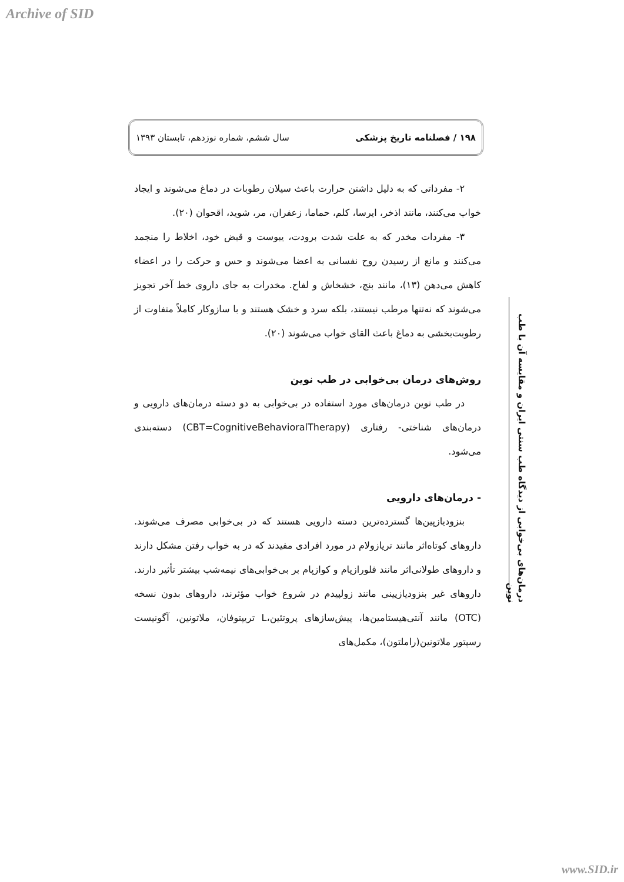Archive of SID
۱۹۸ / فصلنامه تاریخ پزشکی سال ششم، شماره نوزدهم، تابستان ۱۳۹۳
۲- مفرداتی که به دلیل داشتن حرارت باعث سیلان رطوبات در دماغ می‌شوند و ایجاد خواب می‌کنند، مانند اذخر، ایرسا، کلم، حماما، زعفران، مر، شوید، اقحوان (۲۰).
۳- مفردات مخدر که به علت شدت برودت، یبوست و قبض خود، اخلاط را منجمد می‌کنند و مانع از رسیدن روح نفسانی به اعضا می‌شوند و حس و حرکت را در اعضاء کاهش می‌دهن (۱۳)، مانند بنج، خشخاش و لفاح. مخدرات به جای داروی خط آخر تجویز می‌شوند که نه‌تنها مرطب نیستند، بلکه سرد و خشک هستند و با سازوکار کاملاً متفاوت از رطوبت‌بخشی به دماغ باعث القای خواب می‌شوند (۲۰).
روش‌های درمان بی‌خوابی در طب نوین
در طب نوین درمان‌های مورد استفاده در بی‌خوابی به دو دسته درمان‌های دارویی و درمان‌های شناختی- رفتاری (CBT=CognitiveBehavioralTherapy) دسته‌بندی می‌شود.
- درمان‌های دارویی
بنزودیازپین‌ها گسترده‌ترین دسته دارویی هستند که در بی‌خوابی مصرف می‌شوند. داروهای کوتاه‌اثر مانند تریازولام در مورد افرادی مفیدند که در به خواب رفتن مشکل دارند و داروهای طولانی‌اثر مانند فلورازپام و کوازپام بر بی‌خوابی‌های نیمه‌شب بیشتر تأثیر دارند. داروهای غیر بنزودیازپینی مانند زولپیدم در شروع خواب مؤثرند، داروهای بدون نسخه (OTC) مانند آنتی‌هیستامین‌ها، پیش‌سازهای پروتئین،L تریپتوفان، ملاتونین، آگونیست رسپتور ملاتونین(راملتون)، مکمل‌های
درمان‌های بی‌خوابی از دیدگاه طب سنتی ایران و مقایسه آن با طب نوین
www.SID.ir